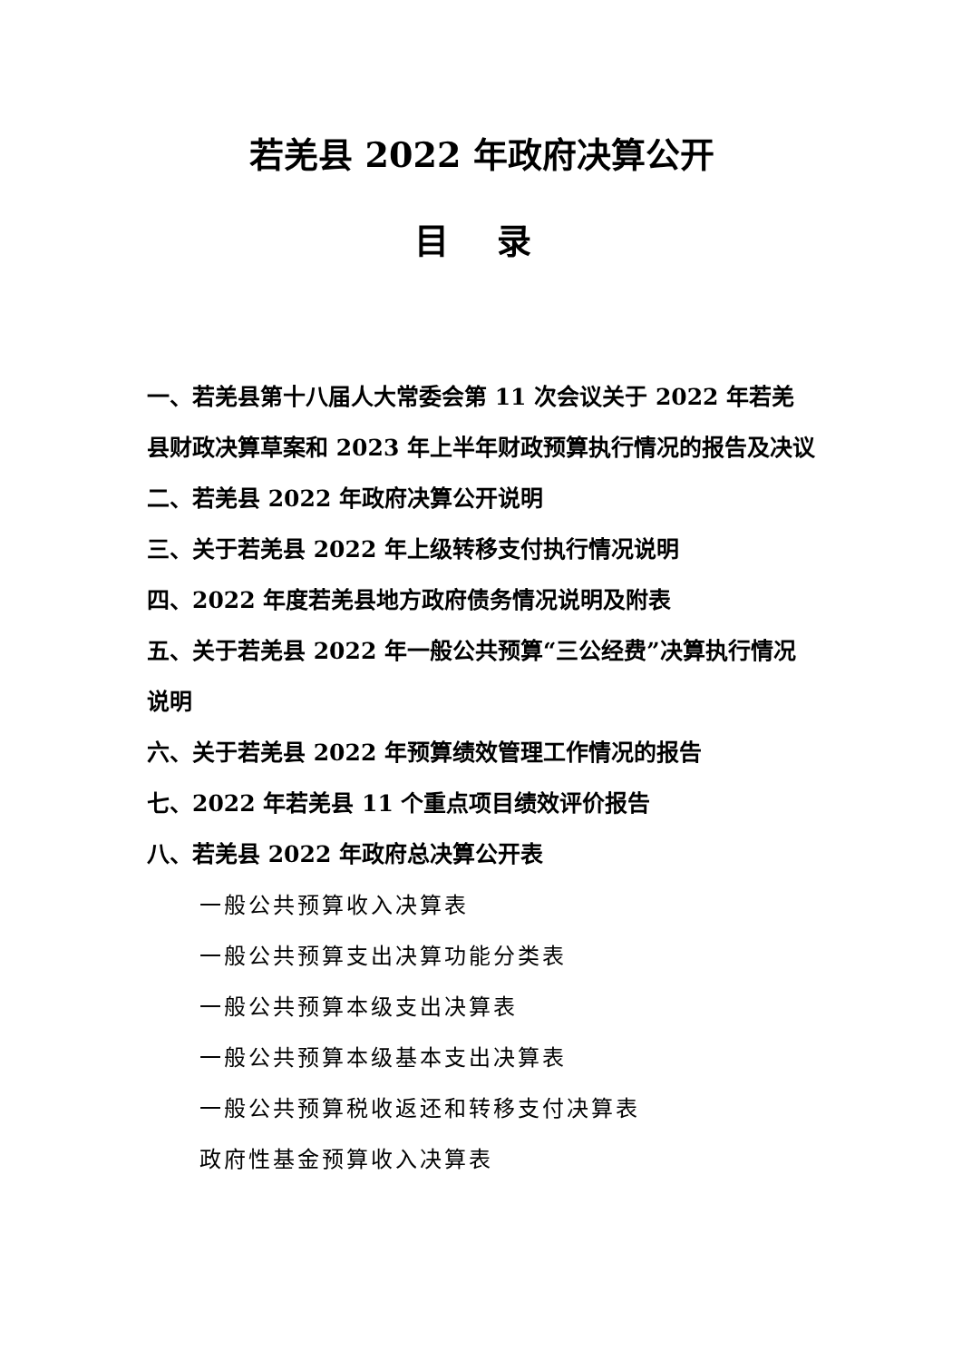若羌县 2022 年政府决算公开
目 录
一、若羌县第十八届人大常委会第 11 次会议关于 2022 年若羌县财政决算草案和 2023 年上半年财政预算执行情况的报告及决议
二、若羌县 2022 年政府决算公开说明
三、关于若羌县 2022 年上级转移支付执行情况说明
四、2022 年度若羌县地方政府债务情况说明及附表
五、关于若羌县 2022 年一般公共预算“三公经费”决算执行情况说明
六、关于若羌县 2022 年预算绩效管理工作情况的报告
七、2022 年若羌县 11 个重点项目绩效评价报告
八、若羌县 2022 年政府总决算公开表
一般公共预算收入决算表
一般公共预算支出决算功能分类表
一般公共预算本级支出决算表
一般公共预算本级基本支出决算表
一般公共预算税收返还和转移支付决算表
政府性基金预算收入决算表